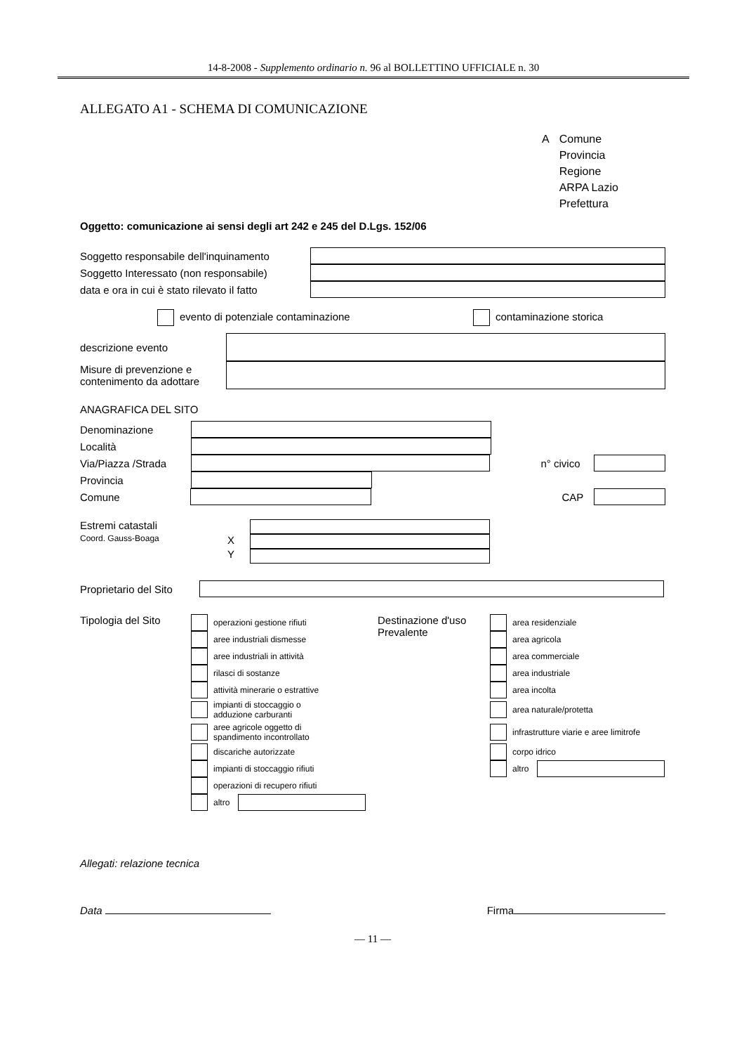14-8-2008 - Supplemento ordinario n. 96 al BOLLETTINO UFFICIALE n. 30
ALLEGATO A1 - SCHEMA DI COMUNICAZIONE
A Comune
Provincia
Regione
ARPA Lazio
Prefettura
Oggetto: comunicazione ai sensi degli art 242 e 245 del D.Lgs. 152/06
Soggetto responsabile dell'inquinamento
Soggetto Interessato (non responsabile)
data e ora in cui è stato rilevato il fatto
evento di potenziale contaminazione contaminazione storica
descrizione evento
Misure di prevenzione e contenimento da adottare
ANAGRAFICA DEL SITO
Denominazione
Località
Via/Piazza /Strada
n° civico
Provincia
Comune CAP
Estremi catastali
Coord. Gauss-Boaga
X
Y
Proprietario del Sito
Tipologia del Sito
operazioni gestione rifiuti
aree industriali dismesse
aree industriali in attività
rilasci di sostanze
attività minerarie o estrattive
impianti di stoccaggio o
adduzione carburanti
aree agricole oggetto di
spandimento incontrollato
discariche autorizzate
impianti di stoccaggio rifiuti
operazioni di recupero rifiuti
altro
Destinazione d'uso
Prevalente
area residenziale
area agricola
area commerciale
area industriale
area incolta
area naturale/protetta
infrastrutture viarie e aree limitrofe
corpo idrico
altro
Allegati: relazione tecnica
Data Firma
— 11 —